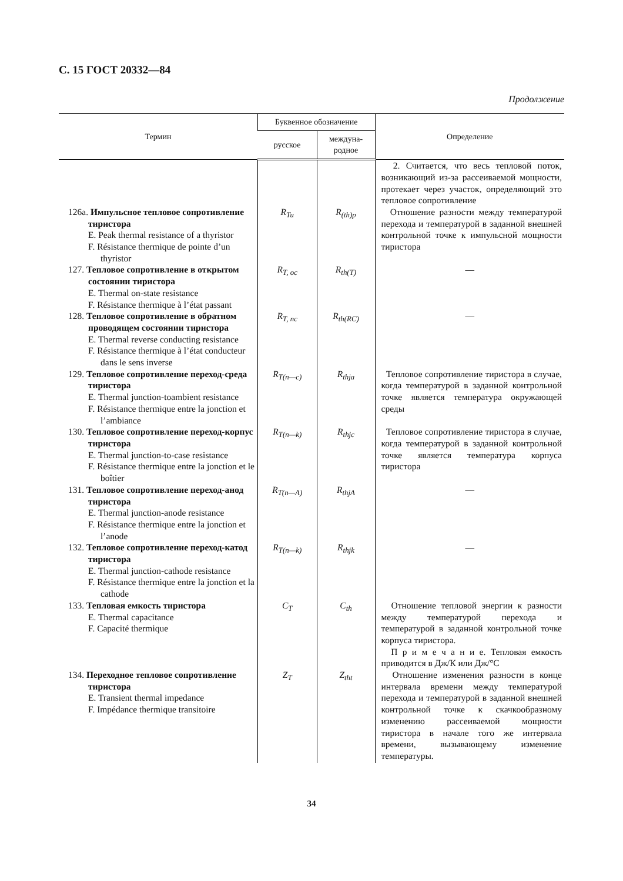С. 15 ГОСТ 20332—84
Продолжение
| Термин | Буквенное обозначение | | Определение |
| --- | --- | --- | --- |
| | русское | междуна- родное | |
| | | | 2. Считается, что весь тепловой поток, возникающий из-за рассеиваемой мощности, протекает через участок, определяющий это тепловое сопротивление |
| 126а. Импульсное тепловое сопротивление тиристора E. Peak thermal resistance of a thyristor F. Résistance thermique de pointe d’un thyristor | R<sub>Tu</sub> | R<sub>(th)p</sub> | Отношение разности между температурой перехода и температурой в заданной внешней контрольной точке к импульсной мощности тиристора |
| 127. Тепловое сопротивление в открытом состоянии тиристора E. Thermal on-state resistance F. Résistance thermique à l’état passant | R<sub>T, oc</sub> | R<sub>th(T)</sub> | — |
| 128. Тепловое сопротивление в обратном проводящем состоянии тиристора E. Thermal reverse conducting resistance F. Résistance thermique à l’état conducteur dans le sens inverse | R<sub>T, пс</sub> | R<sub>th(RC)</sub> | — |
| 129. Тепловое сопротивление переход-среда тиристора E. Thermal junction-toambient resistance F. Résistance thermique entre la jonction et l’ambiance | R<sub>T(п—с)</sub> | R<sub>thja</sub> | Тепловое сопротивление тиристора в случае, когда температурой в заданной контрольной точке является температура окружающей среды |
| 130. Тепловое сопротивление переход-корпус тиристора E. Thermal junction-to-case resistance F. Résistance thermique entre la jonction et le boîtier | R<sub>T(п—k)</sub> | R<sub>thjc</sub> | Тепловое сопротивление тиристора в случае, когда температурой в заданной контрольной точке является температура корпуса тиристора |
| 131. Тепловое сопротивление переход-анод тиристора E. Thermal junction-anode resistance F. Résistance thermique entre la jonction et l’anode | R<sub>T(п—A)</sub> | R<sub>thjA</sub> | — |
| 132. Тепловое сопротивление переход-катод тиристора E. Thermal junction-cathode resistance F. Résistance thermique entre la jonction et la cathode | R<sub>T(п—k)</sub> | R<sub>thjk</sub> | — |
| 133. Тепловая емкость тиристора E. Thermal capacitance F. Capacité thermique | C<sub>T</sub> | C<sub>th</sub> | Отношение тепловой энергии к разности между температурой перехода и температурой в заданной контрольной точке корпуса тиристора. П р и м е ч а н и е. Тепловая емкость приводится в Дж/К или Дж/°С |
| 134. Переходное тепловое сопротивление тиристора E. Transient thermal impedance F. Impédance thermique transitoire | Z<sub>T</sub> | Z<sub>tht</sub> | Отношение изменения разности в конце интервала времени между температурой перехода и температурой в заданной внешней контрольной точке к скачкообразному изменению рассеиваемой мощности тиристора в начале того же интервала времени, вызывающему изменение температуры. |
34